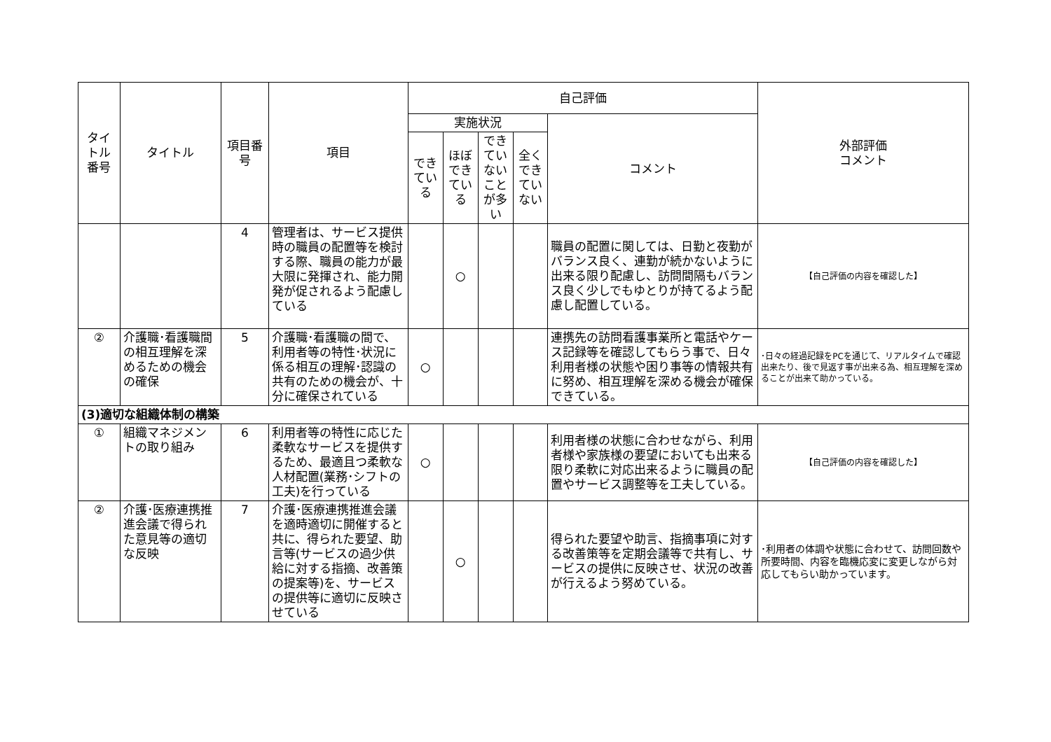| タイトル番号 | タイトル | 項目番号 | 項目 | 自己評価 | | | | | 外部評価 コメント |
| --- | --- | --- | --- | --- | --- | --- | --- | --- | --- |
| | | | | 実施状況 | | | | コメント | |
| | | | | できている | ほぼできている | できていないことが多い | 全くできていない | | |
| | | 4 | 管理者は、サービス提供時の職員の配置等を検討する際、職員の能力が最大限に発揮され、能力開発が促されるよう配慮している | | ○ | | | 職員の配置に関しては、日勤と夜勤がバランス良く、連勤が続かないように出来る限り配慮し、訪問間隔もバランス良く少しでもゆとりが持てるよう配慮し配置している。 | 【自己評価の内容を確認した】 |
| ② | 介護職･看護職間の相互理解を深めるための機会の確保 | 5 | 介護職･看護職の間で、利用者等の特性･状況に係る相互の理解･認識の共有のための機会が、十分に確保されている | ○ | | | | 連携先の訪問看護事業所と電話やケース記録等を確認してもらう事で、日々利用者様の状態や困り事等の情報共有に努め、相互理解を深める機会が確保できている。 | ･日々の経過記録をPCを通じて、リアルタイムで確認出来たり、後で見返す事が出来る為、相互理解を深めることが出来て助かっている。 |
| (3)適切な組織体制の構築 | | | | | | | | | |
| ① | 組織マネジメントの取り組み | 6 | 利用者等の特性に応じた柔軟なサービスを提供するため、最適且つ柔軟な人材配置(業務･シフトの工夫)を行っている | ○ | | | | 利用者様の状態に合わせながら、利用者様や家族様の要望においても出来る限り柔軟に対応出来るように職員の配置やサービス調整等を工夫している。 | 【自己評価の内容を確認した】 |
| ② | 介護･医療連携推進会議で得られた意見等の適切な反映 | 7 | 介護･医療連携推進会議を適時適切に開催すると共に、得られた要望、助言等(サービスの過少供給に対する指摘、改善策の提案等)を、サービスの提供等に適切に反映させている | | ○ | | | 得られた要望や助言、指摘事項に対する改善策等を定期会議等で共有し、サービスの提供に反映させ、状況の改善が行えるよう努めている。 | ･利用者の体調や状態に合わせて、訪問回数や所要時間、内容を臨機応変に変更しながら対応してもらい助かっています。 |